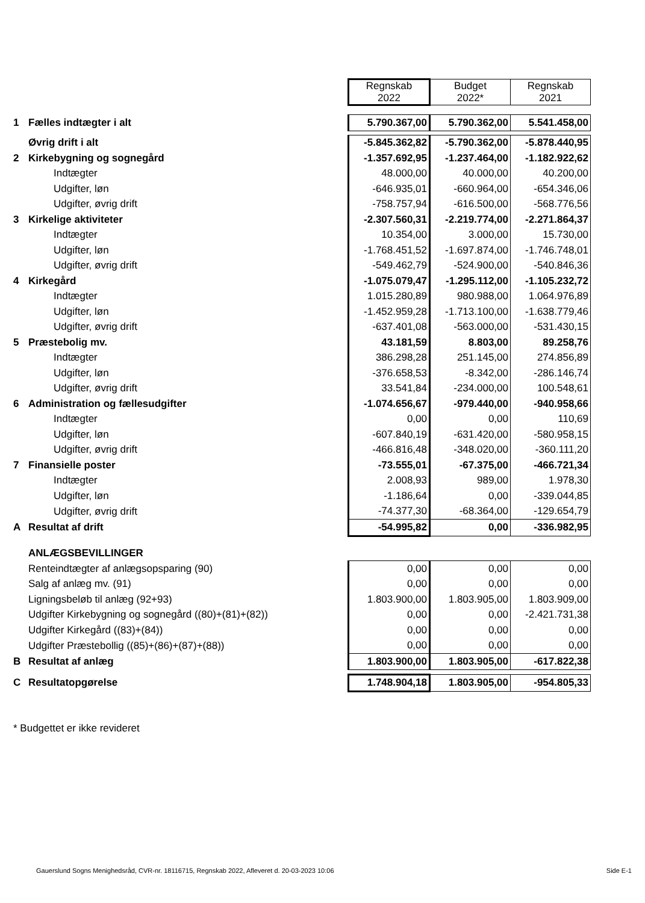| | | Regnskab 2022 | Budget 2022* | Regnskab 2021 |
| 1 | Fælles indtægter i alt | 5.790.367,00 | 5.790.362,00 | 5.541.458,00 |
| | Øvrig drift i alt | -5.845.362,82 | -5.790.362,00 | -5.878.440,95 |
| 2 | Kirkebygning og sognegård | -1.357.692,95 | -1.237.464,00 | -1.182.922,62 |
| | Indtægter | 48.000,00 | 40.000,00 | 40.200,00 |
| | Udgifter, løn | -646.935,01 | -660.964,00 | -654.346,06 |
| | Udgifter, øvrig drift | -758.757,94 | -616.500,00 | -568.776,56 |
| 3 | Kirkelige aktiviteter | -2.307.560,31 | -2.219.774,00 | -2.271.864,37 |
| | Indtægter | 10.354,00 | 3.000,00 | 15.730,00 |
| | Udgifter, løn | -1.768.451,52 | -1.697.874,00 | -1.746.748,01 |
| | Udgifter, øvrig drift | -549.462,79 | -524.900,00 | -540.846,36 |
| 4 | Kirkegård | -1.075.079,47 | -1.295.112,00 | -1.105.232,72 |
| | Indtægter | 1.015.280,89 | 980.988,00 | 1.064.976,89 |
| | Udgifter, løn | -1.452.959,28 | -1.713.100,00 | -1.638.779,46 |
| | Udgifter, øvrig drift | -637.401,08 | -563.000,00 | -531.430,15 |
| 5 | Præstebolig mv. | 43.181,59 | 8.803,00 | 89.258,76 |
| | Indtægter | 386.298,28 | 251.145,00 | 274.856,89 |
| | Udgifter, løn | -376.658,53 | -8.342,00 | -286.146,74 |
| | Udgifter, øvrig drift | 33.541,84 | -234.000,00 | 100.548,61 |
| 6 | Administration og fællesudgifter | -1.074.656,67 | -979.440,00 | -940.958,66 |
| | Indtægter | 0,00 | 0,00 | 110,69 |
| | Udgifter, løn | -607.840,19 | -631.420,00 | -580.958,15 |
| | Udgifter, øvrig drift | -466.816,48 | -348.020,00 | -360.111,20 |
| 7 | Finansielle poster | -73.555,01 | -67.375,00 | -466.721,34 |
| | Indtægter | 2.008,93 | 989,00 | 1.978,30 |
| | Udgifter, løn | -1.186,64 | 0,00 | -339.044,85 |
| | Udgifter, øvrig drift | -74.377,30 | -68.364,00 | -129.654,79 |
| A | Resultat af drift | -54.995,82 | 0,00 | -336.982,95 |
| | ANLÆGSBEVILLINGER | | | |
| | Renteindtægter af anlægsopsparing (90) | 0,00 | 0,00 | 0,00 |
| | Salg af anlæg mv. (91) | 0,00 | 0,00 | 0,00 |
| | Ligningsbeløb til anlæg (92+93) | 1.803.900,00 | 1.803.905,00 | 1.803.909,00 |
| | Udgifter Kirkebygning og sognegård ((80)+(81)+(82)) | 0,00 | 0,00 | -2.421.731,38 |
| | Udgifter Kirkegård ((83)+(84)) | 0,00 | 0,00 | 0,00 |
| | Udgifter Præstebollig ((85)+(86)+(87)+(88)) | 0,00 | 0,00 | 0,00 |
| B | Resultat af anlæg | 1.803.900,00 | 1.803.905,00 | -617.822,38 |
| C | Resultatopgørelse | 1.748.904,18 | 1.803.905,00 | -954.805,33 |
* Budgettet er ikke revideret
Gauerslund Sogns Menighedsråd, CVR-nr. 18116715, Regnskab 2022, Afleveret d. 20-03-2023 10:06
Side E-1